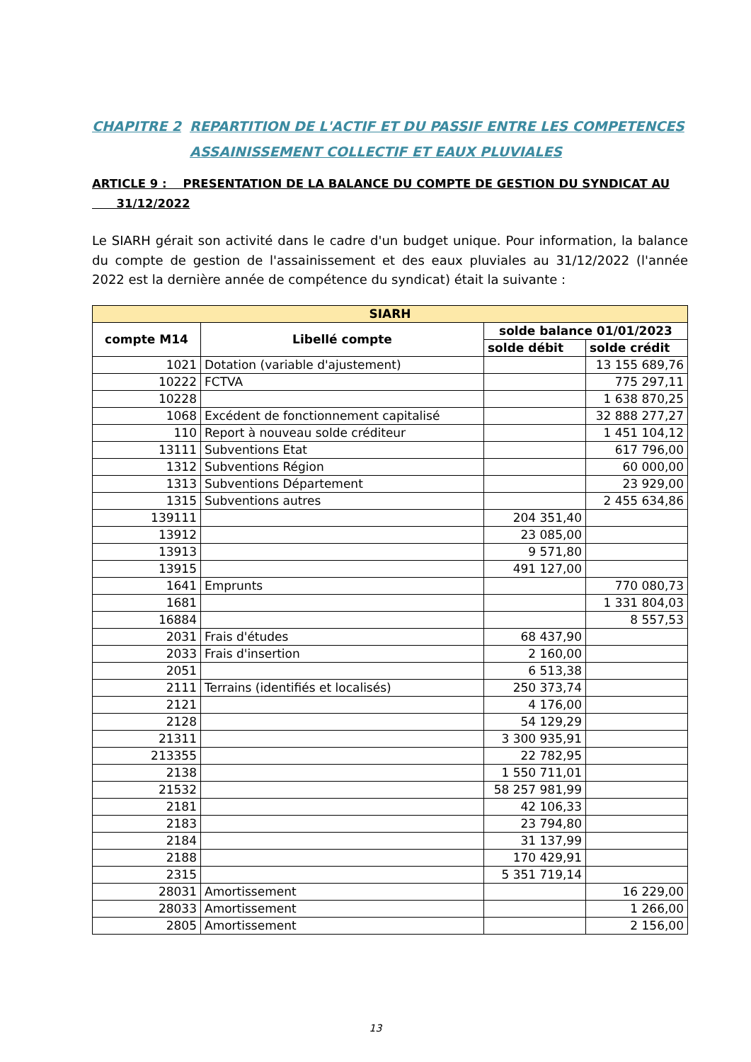CHAPITRE 2 REPARTITION DE L'ACTIF ET DU PASSIF ENTRE LES COMPETENCES
ASSAINISSEMENT COLLECTIF ET EAUX PLUVIALES
ARTICLE 9 : PRESENTATION DE LA BALANCE DU COMPTE DE GESTION DU SYNDICAT AU
31/12/2022
Le SIARH gérait son activité dans le cadre d'un budget unique. Pour information, la balance du compte de gestion de l'assainissement et des eaux pluviales au 31/12/2022 (l'année 2022 est la dernière année de compétence du syndicat) était la suivante :
| SIARH | | | |
| --- | --- | --- | --- |
| compte M14 | Libellé compte | solde balance 01/01/2023 | |
| | | solde débit | solde crédit |
| 1021 | Dotation (variable d'ajustement) | | 13 155 689,76 |
| 10222 | FCTVA | | 775 297,11 |
| 10228 | | | 1 638 870,25 |
| 1068 | Excédent de fonctionnement capitalisé | | 32 888 277,27 |
| 110 | Report à nouveau solde créditeur | | 1 451 104,12 |
| 13111 | Subventions Etat | | 617 796,00 |
| 1312 | Subventions Région | | 60 000,00 |
| 1313 | Subventions Département | | 23 929,00 |
| 1315 | Subventions autres | | 2 455 634,86 |
| 139111 | | 204 351,40 | |
| 13912 | | 23 085,00 | |
| 13913 | | 9 571,80 | |
| 13915 | | 491 127,00 | |
| 1641 | Emprunts | | 770 080,73 |
| 1681 | | | 1 331 804,03 |
| 16884 | | | 8 557,53 |
| 2031 | Frais d'études | 68 437,90 | |
| 2033 | Frais d'insertion | 2 160,00 | |
| 2051 | | 6 513,38 | |
| 2111 | Terrains (identifiés et localisés) | 250 373,74 | |
| 2121 | | 4 176,00 | |
| 2128 | | 54 129,29 | |
| 21311 | | 3 300 935,91 | |
| 213355 | | 22 782,95 | |
| 2138 | | 1 550 711,01 | |
| 21532 | | 58 257 981,99 | |
| 2181 | | 42 106,33 | |
| 2183 | | 23 794,80 | |
| 2184 | | 31 137,99 | |
| 2188 | | 170 429,91 | |
| 2315 | | 5 351 719,14 | |
| 28031 | Amortissement | | 16 229,00 |
| 28033 | Amortissement | | 1 266,00 |
| 2805 | Amortissement | | 2 156,00 |
13